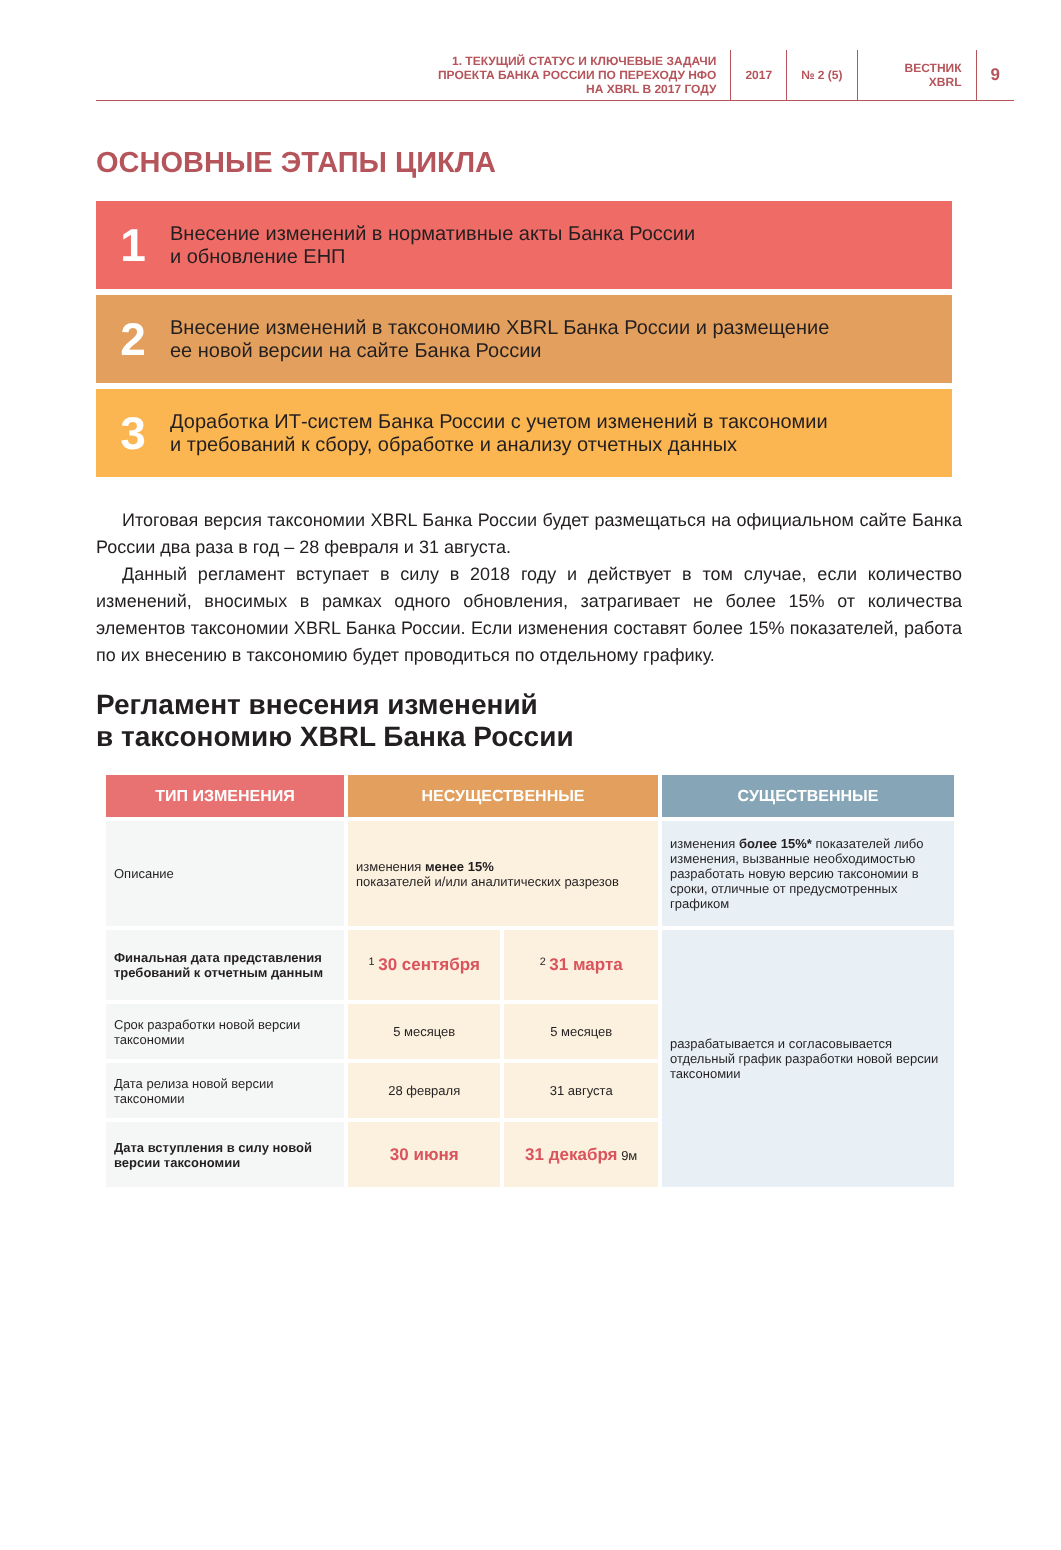1. ТЕКУЩИЙ СТАТУС И КЛЮЧЕВЫЕ ЗАДАЧИ
ПРОЕКТА БАНКА РОССИИ ПО ПЕРЕХОДУ НФО
НА XBRL В 2017 ГОДУ
2017 № 2 (5) ВЕСТНИК
XBRL
9
ОСНОВНЫЕ ЭТАПЫ ЦИКЛА
1
Внесение изменений в нормативные акты Банка России
и обновление ЕНП
2
Внесение изменений в таксономию XBRL Банка России и размещение
ее новой версии на сайте Банка России
3
Доработка ИТ-систем Банка России с учетом изменений в таксономии
и требований к сбору, обработке и анализу отчетных данных
Итоговая версия таксономии XBRL Банка России будет размещаться на официальном сайте Банка России два раза в год – 28 февраля и 31 августа.
Данный регламент вступает в силу в 2018 году и действует в том случае, если количество изменений, вносимых в рамках одного обновления, затрагивает не более 15% от количества элементов таксономии XBRL Банка России. Если изменения составят более 15% показателей, работа по их внесению в таксономию будет проводиться по отдельному графику.
Регламент внесения изменений
в таксономию XBRL Банка России
| ТИП ИЗМЕНЕНИЯ | НЕСУЩЕСТВЕННЫЕ | | СУЩЕСТВЕННЫЕ |
| --- | --- | --- | --- |
| Описание | изменения менее 15% показателей и/или аналитических разрезов | | изменения более 15%* показателей либо изменения, вызванные необходимостью разработать новую версию таксономии в сроки, отличные от предусмотренных графиком |
| Финальная дата представления требований к отчетным данным | <sup>1</sup> 30 сентября | <sup>2</sup> 31 марта | разрабатывается и согласовывается отдельный график разработки новой версии таксономии |
| Срок разработки новой версии таксономии | 5 месяцев | 5 месяцев | |
| Дата релиза новой версии таксономии | 28 февраля | 31 августа | |
| Дата вступления в силу новой версии таксономии | 30 июня | 31 декабря 9м | |